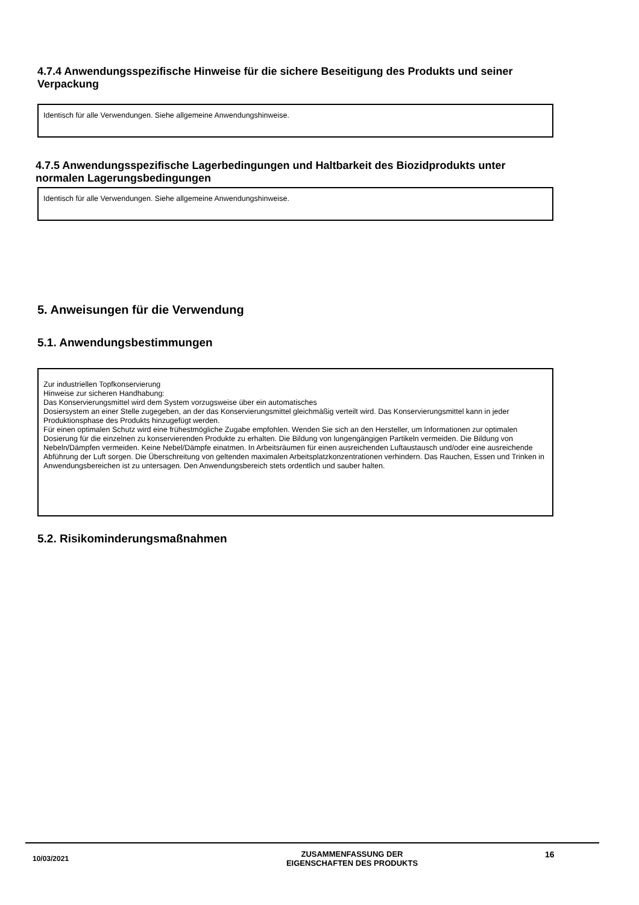4.7.4 Anwendungsspezifische Hinweise für die sichere Beseitigung des Produkts und seiner Verpackung
Identisch für alle Verwendungen. Siehe allgemeine Anwendungshinweise.
4.7.5 Anwendungsspezifische Lagerbedingungen und Haltbarkeit des Biozidprodukts unter normalen Lagerungsbedingungen
Identisch für alle Verwendungen. Siehe allgemeine Anwendungshinweise.
5. Anweisungen für die Verwendung
5.1. Anwendungsbestimmungen
Zur industriellen Topfkonservierung
Hinweise zur sicheren Handhabung:
Das Konservierungsmittel wird dem System vorzugsweise über ein automatisches
Dosiersystem an einer Stelle zugegeben, an der das Konservierungsmittel gleichmäßig verteilt wird. Das Konservierungsmittel kann in jeder Produktionsphase des Produkts hinzugefügt werden.
Für einen optimalen Schutz wird eine frühestmögliche Zugabe empfohlen. Wenden Sie sich an den Hersteller, um Informationen zur optimalen Dosierung für die einzelnen zu konservierenden Produkte zu erhalten. Die Bildung von lungengängigen Partikeln vermeiden. Die Bildung von Nebeln/Dämpfen vermeiden. Keine Nebel/Dämpfe einatmen. In Arbeitsräumen für einen ausreichenden Luftaustausch und/oder eine ausreichende Abführung der Luft sorgen. Die Überschreitung von geltenden maximalen Arbeitsplatzkonzentrationen verhindern. Das Rauchen, Essen und Trinken in Anwendungsbereichen ist zu untersagen. Den Anwendungsbereich stets ordentlich und sauber halten.
5.2. Risikominderungsmaßnahmen
10/03/2021
ZUSAMMENFASSUNG DER
EIGENSCHAFTEN DES PRODUKTS
16